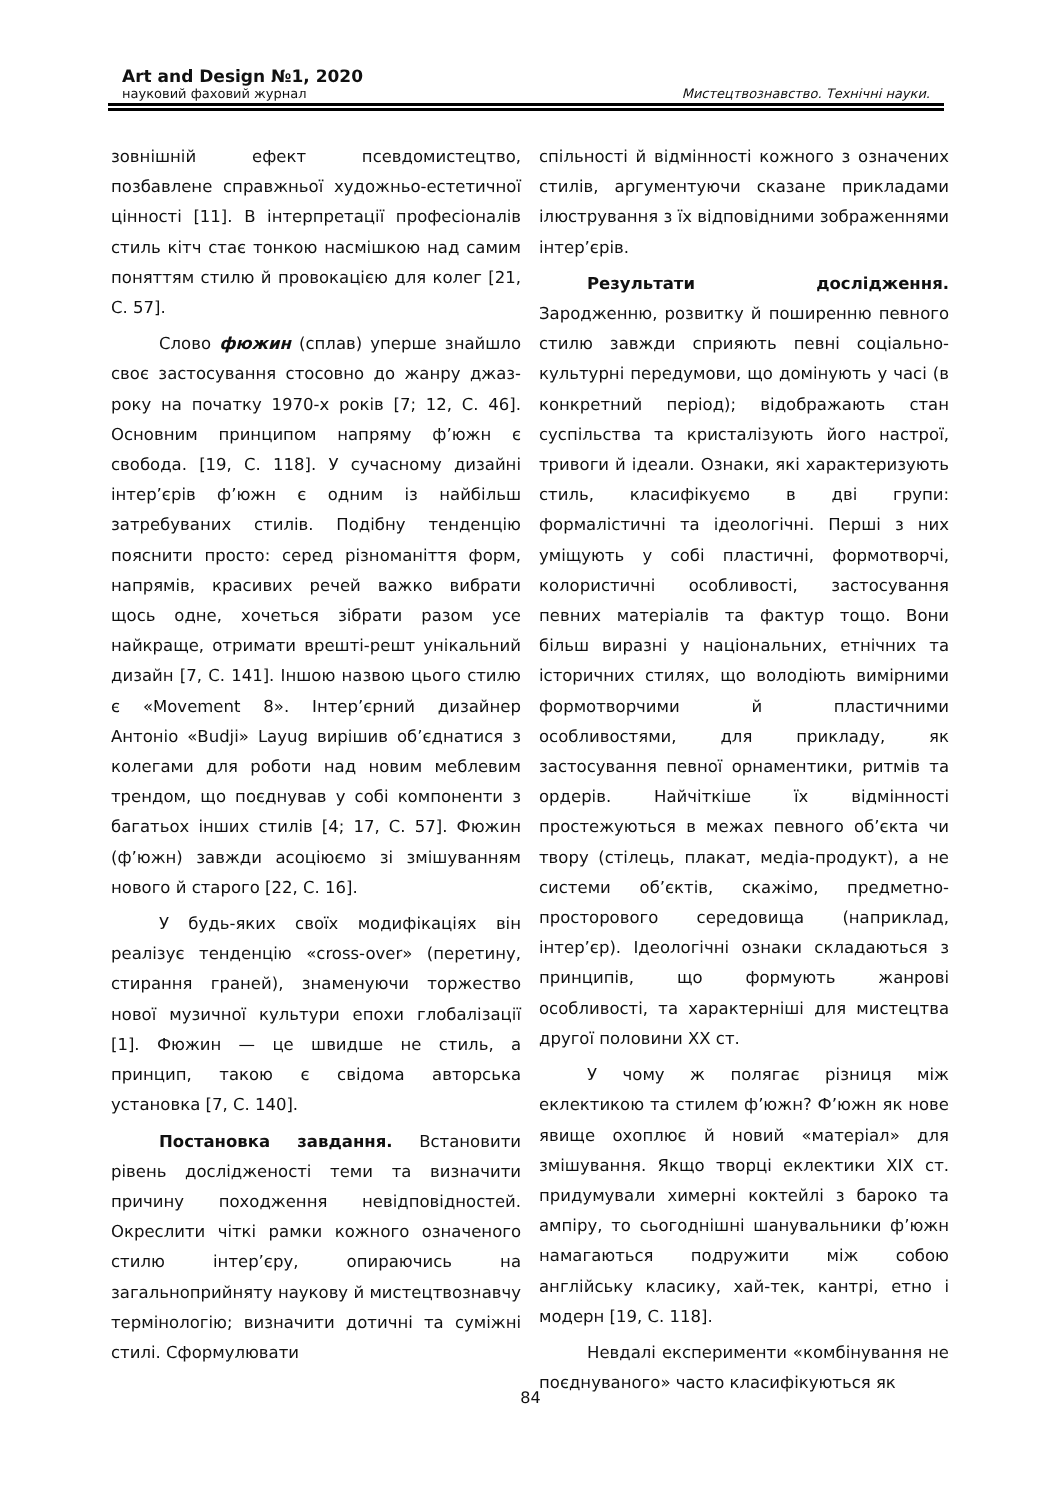Art and Design №1, 2020
науковий фаховий журнал Мистецтвознавство. Технічні науки.
зовнішній ефект псевдомистецтво, позбавлене справжньої художньо-естетичної цінності [11]. В інтерпретації професіоналів стиль кітч стає тонкою насмішкою над самим поняттям стилю й провокацією для колег [21, С. 57].
Слово фюжин (сплав) уперше знайшло своє застосування стосовно до жанру джаз-року на початку 1970-х років [7; 12, С. 46]. Основним принципом напряму ф’южн є свобода. [19, С. 118]. У сучасному дизайні інтер’єрів ф’южн є одним із найбільш затребуваних стилів. Подібну тенденцію пояснити просто: серед різноманіття форм, напрямів, красивих речей важко вибрати щось одне, хочеться зібрати разом усе найкраще, отримати врешті-решт унікальний дизайн [7, С. 141]. Іншою назвою цього стилю є «Movement 8». Інтер’єрний дизайнер Антоніо «Budji» Layug вирішив об’єднатися з колегами для роботи над новим меблевим трендом, що поєднував у собі компоненти з багатьох інших стилів [4; 17, С. 57]. Фюжин (ф’южн) завжди асоціюємо зі змішуванням нового й старого [22, С. 16].
У будь-яких своїх модифікаціях він реалізує тенденцію «cross-over» (перетину, стирання граней), знаменуючи торжество нової музичної культури епохи глобалізації [1]. Фюжин — це швидше не стиль, а принцип, такою є свідома авторська установка [7, С. 140].
Постановка завдання. Встановити рівень дослідженості теми та визначити причину походження невідповідностей. Окреслити чіткі рамки кожного означеного стилю інтер’єру, опираючись на загальноприйняту наукову й мистецтвознавчу термінологію; визначити дотичні та суміжні стилі. Сформулювати
спільності й відмінності кожного з означених стилів, аргументуючи сказане прикладами ілюстрування з їх відповідними зображеннями інтер’єрів.
Результати дослідження. Зародженню, розвитку й поширенню певного стилю завжди сприяють певні соціально-культурні передумови, що домінують у часі (в конкретний період); відображають стан суспільства та кристалізують його настрої, тривоги й ідеали. Ознаки, які характеризують стиль, класифікуємо в дві групи: формалістичні та ідеологічні. Перші з них уміщують у собі пластичні, формотворчі, колористичні особливості, застосування певних матеріалів та фактур тощо. Вони більш виразні у національних, етнічних та історичних стилях, що володіють вимірними формотворчими й пластичними особливостями, для прикладу, як застосування певної орнаментики, ритмів та ордерів. Найчіткіше їх відмінності простежуються в межах певного об’єкта чи твору (стілець, плакат, медіа-продукт), а не системи об’єктів, скажімо, предметно-просторового середовища (наприклад, інтер’єр). Ідеологічні ознаки складаються з принципів, що формують жанрові особливості, та характерніші для мистецтва другої половини ХХ ст.
У чому ж полягає різниця між еклектикою та стилем ф’южн? Ф’южн як нове явище охоплює й новий «матеріал» для змішування. Якщо творці еклектики XIX ст. придумували химерні коктейлі з бароко та ампіру, то сьогоднішні шанувальники ф’южн намагаються подружити між собою англійську класику, хай-тек, кантрі, етно і модерн [19, С. 118].
Невдалі експерименти «комбінування не поєднуваного» часто класифікуються як
84